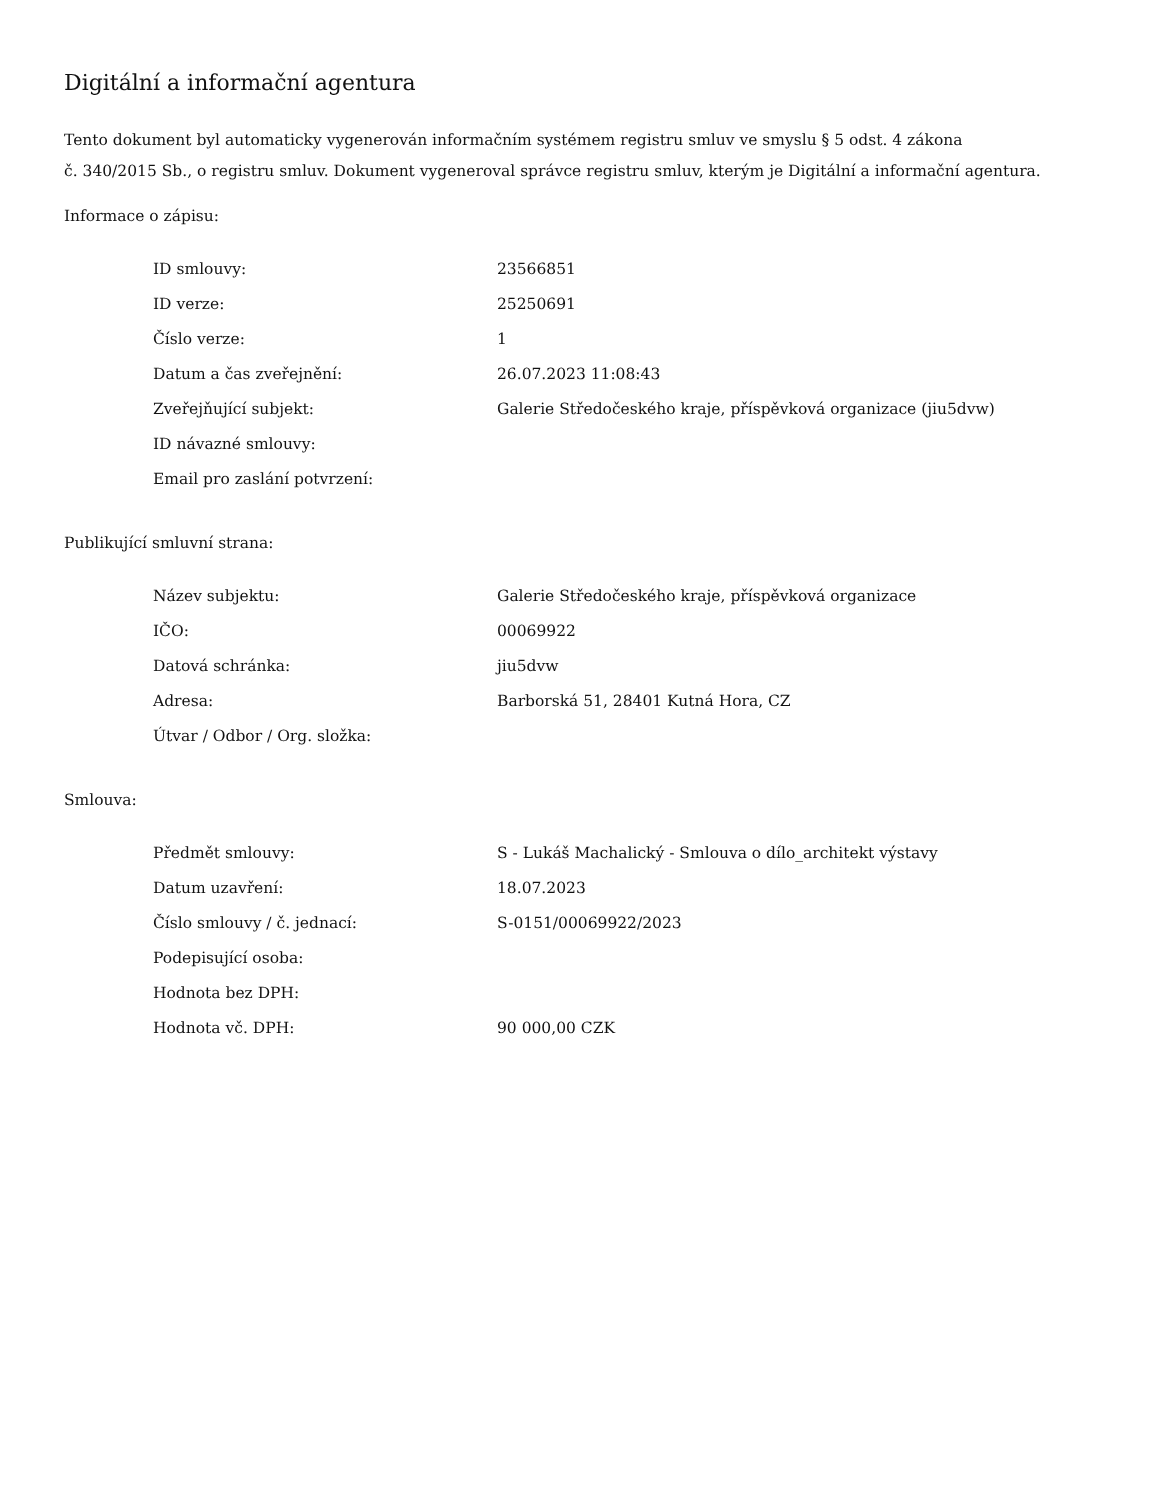Digitální a informační agentura
Tento dokument byl automaticky vygenerován informačním systémem registru smluv ve smyslu § 5 odst. 4 zákona
č. 340/2015 Sb., o registru smluv. Dokument vygeneroval správce registru smluv, kterým je Digitální a informační agentura.
Informace o zápisu:
| ID smlouvy: | 23566851 |
| ID verze: | 25250691 |
| Číslo verze: | 1 |
| Datum a čas zveřejnění: | 26.07.2023 11:08:43 |
| Zveřejňující subjekt: | Galerie Středočeského kraje, příspěvková organizace (jiu5dvw) |
| ID návazné smlouvy: | |
| Email pro zaslání potvrzení: | |
Publikující smluvní strana:
| Název subjektu: | Galerie Středočeského kraje, příspěvková organizace |
| IČO: | 00069922 |
| Datová schránka: | jiu5dvw |
| Adresa: | Barborská 51, 28401 Kutná Hora, CZ |
| Útvar / Odbor / Org. složka: | |
Smlouva:
| Předmět smlouvy: | S - Lukáš Machalický - Smlouva o dílo_architekt výstavy |
| Datum uzavření: | 18.07.2023 |
| Číslo smlouvy / č. jednací: | S-0151/00069922/2023 |
| Podepisující osoba: | |
| Hodnota bez DPH: | |
| Hodnota vč. DPH: | 90 000,00 CZK |